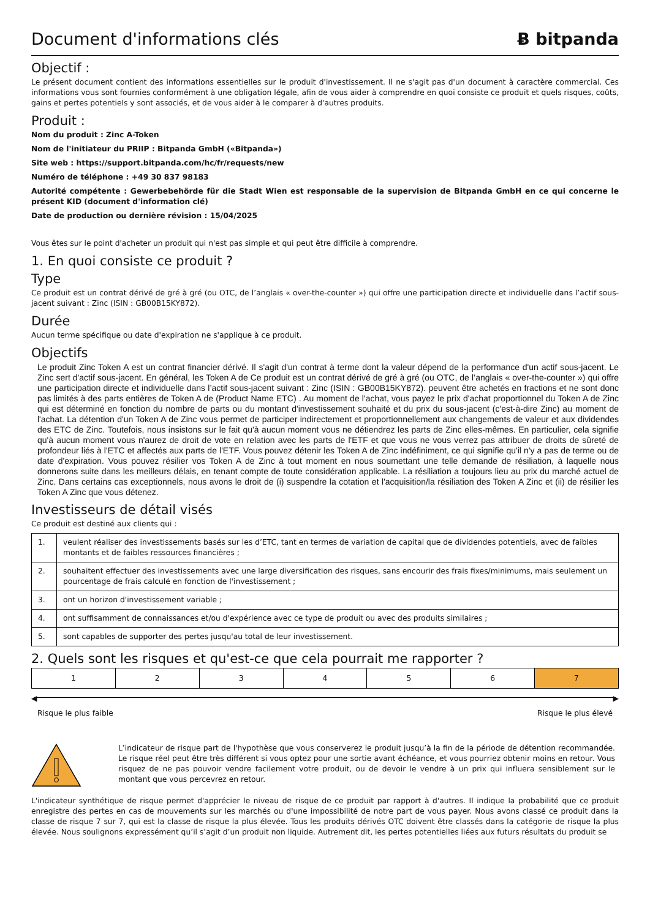Document d'informations clés Ƀ bitpanda
Objectif :
Le présent document contient des informations essentielles sur le produit d'investissement. Il ne s'agit pas d'un document à caractère commercial. Ces informations vous sont fournies conformément à une obligation légale, afin de vous aider à comprendre en quoi consiste ce produit et quels risques, coûts, gains et pertes potentiels y sont associés, et de vous aider à le comparer à d'autres produits.
Produit :
Nom du produit : Zinc A-Token
Nom de l'initiateur du PRIIP : Bitpanda GmbH («Bitpanda»)
Site web : https://support.bitpanda.com/hc/fr/requests/new
Numéro de téléphone : +49 30 837 98183
Autorité compétente : Gewerbebehörde für die Stadt Wien est responsable de la supervision de Bitpanda GmbH en ce qui concerne le présent KID (document d'information clé)
Date de production ou dernière révision : 15/04/2025
Vous êtes sur le point d'acheter un produit qui n'est pas simple et qui peut être difficile à comprendre.
1. En quoi consiste ce produit ?
Type
Ce produit est un contrat dérivé de gré à gré (ou OTC, de l’anglais « over-the-counter ») qui offre une participation directe et individuelle dans l’actif sous-jacent suivant : Zinc (ISIN : GB00B15KY872).
Durée
Aucun terme spécifique ou date d'expiration ne s'applique à ce produit.
Objectifs
Le produit Zinc Token A est un contrat financier dérivé. Il s'agit d'un contrat à terme dont la valeur dépend de la performance d'un actif sous-jacent. Le Zinc sert d'actif sous-jacent. En général, les Token A de Ce produit est un contrat dérivé de gré à gré (ou OTC, de l’anglais « over-the-counter ») qui offre une participation directe et individuelle dans l’actif sous-jacent suivant : Zinc (ISIN : GB00B15KY872). peuvent être achetés en fractions et ne sont donc pas limités à des parts entières de Token A de (Product Name ETC) . Au moment de l'achat, vous payez le prix d'achat proportionnel du Token A de Zinc qui est déterminé en fonction du nombre de parts ou du montant d'investissement souhaité et du prix du sous-jacent (c'est-à-dire Zinc) au moment de l'achat. La détention d'un Token A de Zinc vous permet de participer indirectement et proportionnellement aux changements de valeur et aux dividendes des ETC de Zinc. Toutefois, nous insistons sur le fait qu'à aucun moment vous ne détiendrez les parts de Zinc elles-mêmes. En particulier, cela signifie qu'à aucun moment vous n'aurez de droit de vote en relation avec les parts de l'ETF et que vous ne vous verrez pas attribuer de droits de sûreté de profondeur liés à l'ETC et affectés aux parts de l'ETF. Vous pouvez détenir les Token A de Zinc indéfiniment, ce qui signifie qu'il n'y a pas de terme ou de date d'expiration. Vous pouvez résilier vos Token A de Zinc à tout moment en nous soumettant une telle demande de résiliation, à laquelle nous donnerons suite dans les meilleurs délais, en tenant compte de toute considération applicable. La résiliation a toujours lieu au prix du marché actuel de Zinc. Dans certains cas exceptionnels, nous avons le droit de (i) suspendre la cotation et l'acquisition/la résiliation des Token A Zinc et (ii) de résilier les Token A Zinc que vous détenez.
Investisseurs de détail visés
Ce produit est destiné aux clients qui :
| 1. | veulent réaliser des investissements basés sur les d’ETC, tant en termes de variation de capital que de dividendes potentiels, avec de faibles montants et de faibles ressources financières ; |
| 2. | souhaitent effectuer des investissements avec une large diversification des risques, sans encourir des frais fixes/minimums, mais seulement un pourcentage de frais calculé en fonction de l'investissement ; |
| 3. | ont un horizon d'investissement variable ; |
| 4. | ont suffisamment de connaissances et/ou d'expérience avec ce type de produit ou avec des produits similaires ; |
| 5. | sont capables de supporter des pertes jusqu'au total de leur investissement. |
2. Quels sont les risques et qu'est-ce que cela pourrait me rapporter ?
| 1 | 2 | 3 | 4 | 5 | 6 | 7 |
◀ ▶
Risque le plus faible Risque le plus élevé
L’indicateur de risque part de l'hypothèse que vous conserverez le produit jusqu’à la fin de la période de détention recommandée. Le risque réel peut être très différent si vous optez pour une sortie avant échéance, et vous pourriez obtenir moins en retour. Vous risquez de ne pas pouvoir vendre facilement votre produit, ou de devoir le vendre à un prix qui influera sensiblement sur le montant que vous percevrez en retour.
L'indicateur synthétique de risque permet d'apprécier le niveau de risque de ce produit par rapport à d'autres. Il indique la probabilité que ce produit enregistre des pertes en cas de mouvements sur les marchés ou d'une impossibilité de notre part de vous payer. Nous avons classé ce produit dans la classe de risque 7 sur 7, qui est la classe de risque la plus élevée. Tous les produits dérivés OTC doivent être classés dans la catégorie de risque la plus élevée. Nous soulignons expressément qu’il s’agit d’un produit non liquide. Autrement dit, les pertes potentielles liées aux futurs résultats du produit se